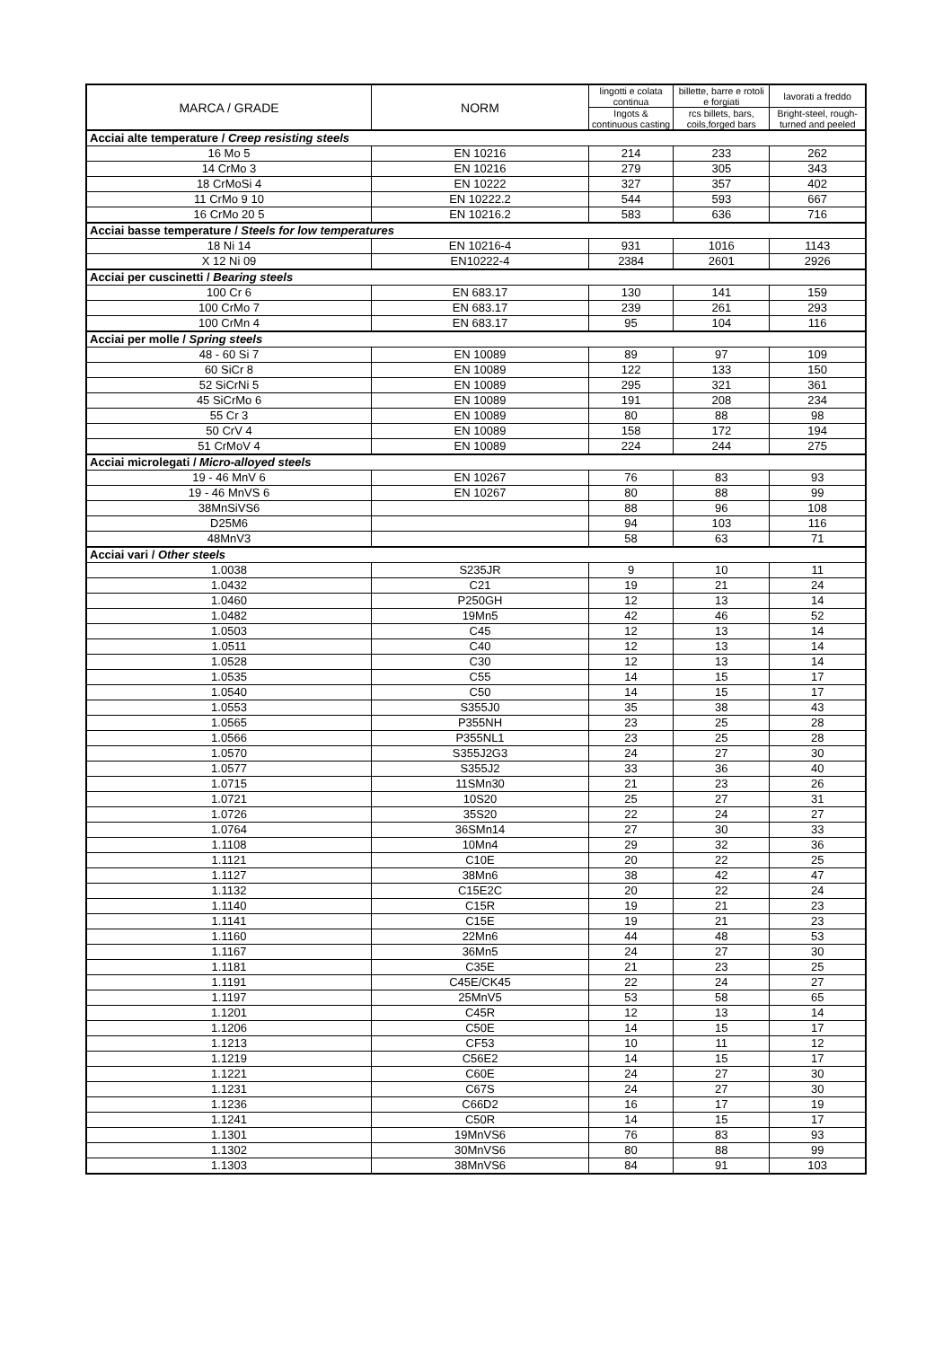| MARCA / GRADE | NORM | lingotti e colata continua | billette, barre e rotoli e forgiati | lavorati a freddo |
| | | Ingots & continuous casting | rcs billets, bars, coils,forged bars | Bright-steel, rough-turned and peeled |
| Acciai alte temperature / Creep resisting steels | | | | |
| 16 Mo 5 | EN 10216 | 214 | 233 | 262 |
| 14 CrMo 3 | EN 10216 | 279 | 305 | 343 |
| 18 CrMoSi 4 | EN 10222 | 327 | 357 | 402 |
| 11 CrMo 9 10 | EN 10222.2 | 544 | 593 | 667 |
| 16 CrMo 20 5 | EN 10216.2 | 583 | 636 | 716 |
| Acciai basse temperature / Steels for low temperatures | | | | |
| 18 Ni 14 | EN 10216-4 | 931 | 1016 | 1143 |
| X 12 Ni 09 | EN10222-4 | 2384 | 2601 | 2926 |
| Acciai per cuscinetti / Bearing steels | | | | |
| 100 Cr 6 | EN 683.17 | 130 | 141 | 159 |
| 100 CrMo 7 | EN 683.17 | 239 | 261 | 293 |
| 100 CrMn 4 | EN 683.17 | 95 | 104 | 116 |
| Acciai per molle / Spring steels | | | | |
| 48 - 60 Si 7 | EN 10089 | 89 | 97 | 109 |
| 60 SiCr 8 | EN 10089 | 122 | 133 | 150 |
| 52 SiCrNi 5 | EN 10089 | 295 | 321 | 361 |
| 45 SiCrMo 6 | EN 10089 | 191 | 208 | 234 |
| 55 Cr 3 | EN 10089 | 80 | 88 | 98 |
| 50 CrV 4 | EN 10089 | 158 | 172 | 194 |
| 51 CrMoV 4 | EN 10089 | 224 | 244 | 275 |
| Acciai microlegati / Micro-alloyed steels | | | | |
| 19 - 46 MnV 6 | EN 10267 | 76 | 83 | 93 |
| 19 - 46 MnVS 6 | EN 10267 | 80 | 88 | 99 |
| 38MnSiVS6 | | 88 | 96 | 108 |
| D25M6 | | 94 | 103 | 116 |
| 48MnV3 | | 58 | 63 | 71 |
| Acciai vari / Other steels | | | | |
| 1.0038 | S235JR | 9 | 10 | 11 |
| 1.0432 | C21 | 19 | 21 | 24 |
| 1.0460 | P250GH | 12 | 13 | 14 |
| 1.0482 | 19Mn5 | 42 | 46 | 52 |
| 1.0503 | C45 | 12 | 13 | 14 |
| 1.0511 | C40 | 12 | 13 | 14 |
| 1.0528 | C30 | 12 | 13 | 14 |
| 1.0535 | C55 | 14 | 15 | 17 |
| 1.0540 | C50 | 14 | 15 | 17 |
| 1.0553 | S355J0 | 35 | 38 | 43 |
| 1.0565 | P355NH | 23 | 25 | 28 |
| 1.0566 | P355NL1 | 23 | 25 | 28 |
| 1.0570 | S355J2G3 | 24 | 27 | 30 |
| 1.0577 | S355J2 | 33 | 36 | 40 |
| 1.0715 | 11SMn30 | 21 | 23 | 26 |
| 1.0721 | 10S20 | 25 | 27 | 31 |
| 1.0726 | 35S20 | 22 | 24 | 27 |
| 1.0764 | 36SMn14 | 27 | 30 | 33 |
| 1.1108 | 10Mn4 | 29 | 32 | 36 |
| 1.1121 | C10E | 20 | 22 | 25 |
| 1.1127 | 38Mn6 | 38 | 42 | 47 |
| 1.1132 | C15E2C | 20 | 22 | 24 |
| 1.1140 | C15R | 19 | 21 | 23 |
| 1.1141 | C15E | 19 | 21 | 23 |
| 1.1160 | 22Mn6 | 44 | 48 | 53 |
| 1.1167 | 36Mn5 | 24 | 27 | 30 |
| 1.1181 | C35E | 21 | 23 | 25 |
| 1.1191 | C45E/CK45 | 22 | 24 | 27 |
| 1.1197 | 25MnV5 | 53 | 58 | 65 |
| 1.1201 | C45R | 12 | 13 | 14 |
| 1.1206 | C50E | 14 | 15 | 17 |
| 1.1213 | CF53 | 10 | 11 | 12 |
| 1.1219 | C56E2 | 14 | 15 | 17 |
| 1.1221 | C60E | 24 | 27 | 30 |
| 1.1231 | C67S | 24 | 27 | 30 |
| 1.1236 | C66D2 | 16 | 17 | 19 |
| 1.1241 | C50R | 14 | 15 | 17 |
| 1.1301 | 19MnVS6 | 76 | 83 | 93 |
| 1.1302 | 30MnVS6 | 80 | 88 | 99 |
| 1.1303 | 38MnVS6 | 84 | 91 | 103 |